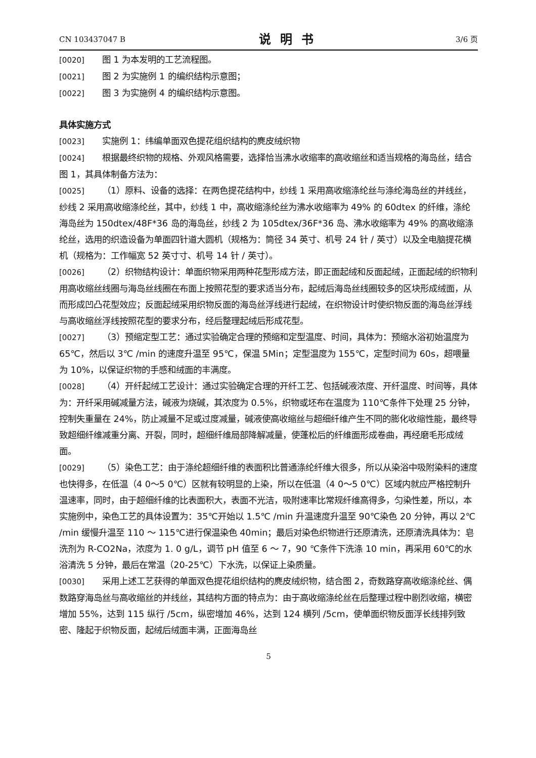CN 103437047 B
说明书
3/6 页
[0020] 图 1 为本发明的工艺流程图。
[0021] 图 2 为实施例 1 的编织结构示意图；
[0022] 图 3 为实施例 4 的编织结构示意图。
具体实施方式
[0023] 实施例 1：纬编单面双色提花组织结构的麂皮绒织物
[0024] 根据最终织物的规格、外观风格需要，选择恰当沸水收缩率的高收缩丝和适当规格的海岛丝，结合图 1，其具体制备方法为：
[0025] （1）原料、设备的选择：在两色提花结构中，纱线 1 采用高收缩涤纶丝与涤纶海岛丝的并线丝，纱线 2 采用高收缩涤纶丝，其中，纱线 1 中，高收缩涤纶丝为沸水收缩率为 49% 的 60dtex 的纤维，涤纶海岛丝为 150dtex/48F*36 岛的海岛丝，纱线 2 为 105dtex/36F*36 岛、沸水收缩率为 49% 的高收缩涤纶丝，选用的织造设备为单面四针道大圆机（规格为：筒径 34 英寸、机号 24 针 / 英寸）以及全电脑提花横机（规格为：工作幅宽 52 英寸寸、机号 14 针 / 英寸）。
[0026] （2）织物结构设计：单面织物采用两种花型形成方法，即正面起绒和反面起绒，正面起绒的织物利用高收缩丝线圈与海岛丝线圈在布面上按照花型的要求适当分布，起绒后海岛丝线圈较多的区块形成绒面，从而形成凹凸花型效应；反面起绒采用织物反面的海岛丝浮线进行起绒，在织物设计时使织物反面的海岛丝浮线与高收缩丝浮线按照花型的要求分布，经后整理起绒后形成花型。
[0027] （3）预缩定型工艺：通过实验确定合理的预缩和定型温度、时间，具体为：预缩水浴初始温度为 65℃，然后以 3℃ /min 的速度升温至 95℃，保温 5Min；定型温度为 155℃，定型时间为 60s，超喂量为 10%，以保证织物的手感和绒面的丰满度。
[0028] （4）开纤起绒工艺设计：通过实验确定合理的开纤工艺、包括碱液浓度、开纤温度、时间等，具体为：开纤采用碱减量方法，碱液为烧碱，其浓度为 0.5%，织物或坯布在温度为 110℃条件下处理 25 分钟，控制失重量在 24%，防止减量不足或过度减量，碱液使高收缩丝与超细纤维产生不同的膨化收缩性能，最终导致超细纤维减重分离、开裂，同时，超细纤维局部降解减量，使蓬松后的纤维面形成卷曲，再经磨毛形成绒面。
[0029] （5）染色工艺：由于涤纶超细纤维的表面积比普通涤纶纤维大很多，所以从染浴中吸附染料的速度也快得多，在低温（4 0～5 0℃）区就有较明显的上染，所以在低温（4 0～5 0℃）区域内就应严格控制升温速率，同时，由于超细纤维的比表面积大，表面不光洁，吸附速率比常规纤维高得多，匀染性差，所以，本实施例中，染色工艺的具体设置为：35℃开始以 1.5℃ /min 升温速度升温至 90℃染色 20 分钟，再以 2℃ /min 缓慢升温至 110 ～ 115℃进行保温染色 40min；最后对染色织物进行还原清洗，还原清洗具体为：皂洗剂为 R-CO2Na，浓度为 1. 0 g/L，调节 pH 值至 6 ～ 7，90 ℃条件下洗涤 10 min，再采用 60℃的水浴清洗 5 分钟，最后在常温（20-25℃）下水洗，以保证上染质量。
[0030] 采用上述工艺获得的单面双色提花组织结构的麂皮绒织物，结合图 2，奇数路穿高收缩涤纶丝、偶数路穿海岛丝与高收缩丝的并线丝，其结构方面的特点为：由于高收缩涤纶丝在后整理过程中剧烈收缩，横密增加 55%，达到 115 纵行 /5cm，纵密增加 46%，达到 124 横列 /5cm，使单面织物反面浮长线排列致密、隆起于织物反面，起绒后绒面丰满，正面海岛丝
5